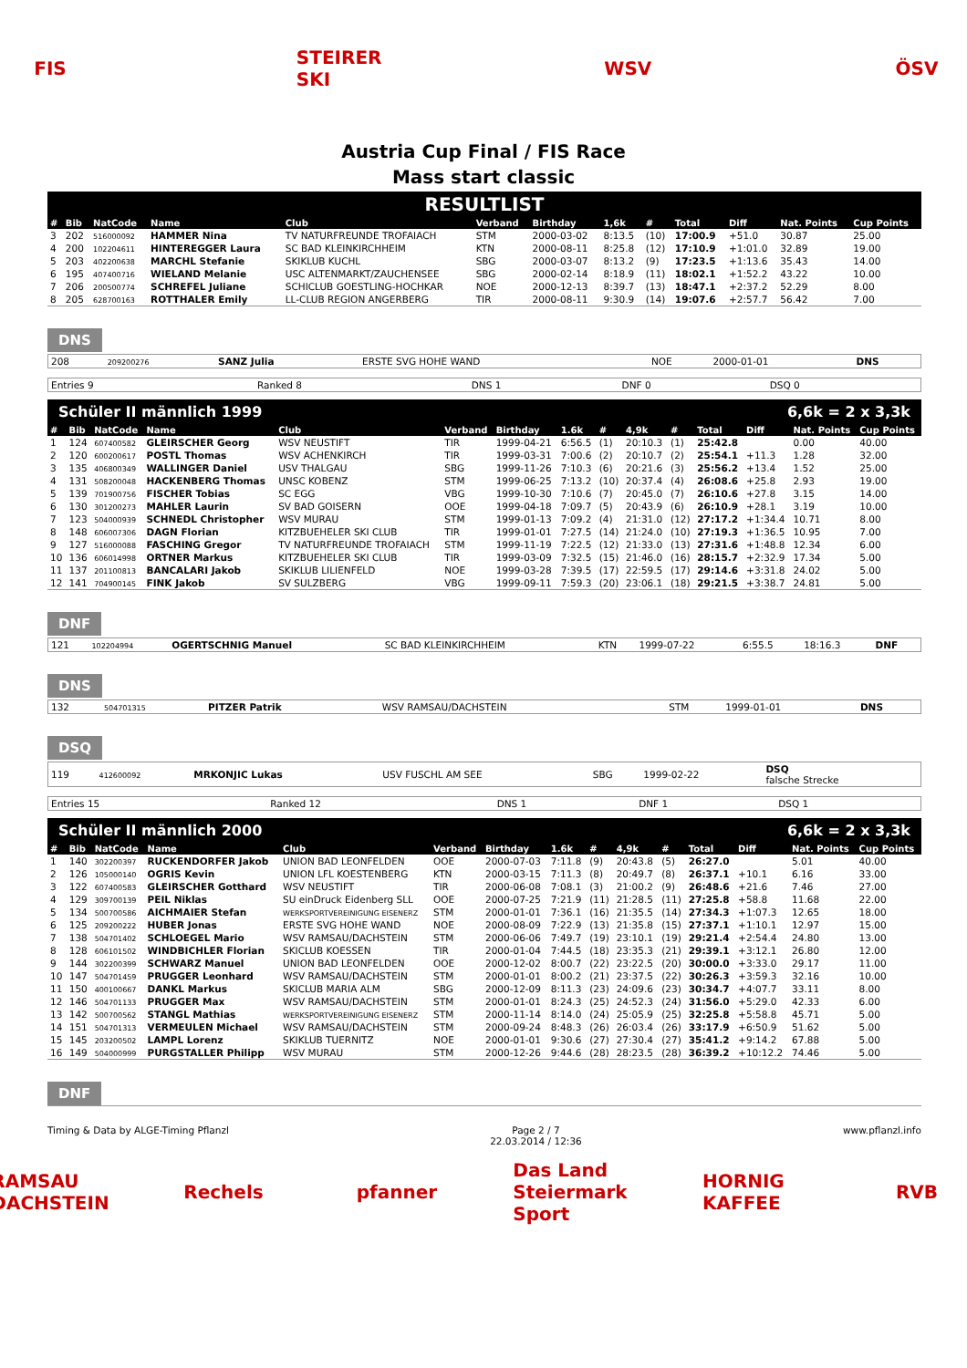FIS
STEIRER SKI
WSV ÖSV
Austria Cup Final / FIS Race
Mass start classic
RESULTLIST
| # | Bib | NatCode | Name | Club | Verband | Birthday | 1,6k | # | Total | Diff | Nat. Points | Cup Points |
| --- | --- | --- | --- | --- | --- | --- | --- | --- | --- | --- | --- | --- |
| 3 | 202 | 516000092 | HAMMER Nina | TV NATURFREUNDE TROFAIACH | STM | 2000-03-02 | 8:13.5 | (10) | 17:00.9 | +51.0 | 30.87 | 25.00 |
| 4 | 200 | 102204611 | HINTEREGGER Laura | SC BAD KLEINKIRCHHEIM | KTN | 2000-08-11 | 8:25.8 | (12) | 17:10.9 | +1:01.0 | 32.89 | 19.00 |
| 5 | 203 | 402200638 | MARCHL Stefanie | SKIKLUB KUCHL | SBG | 2000-03-07 | 8:13.2 | (9) | 17:23.5 | +1:13.6 | 35.43 | 14.00 |
| 6 | 195 | 407400716 | WIELAND Melanie | USC ALTENMARKT/ZAUCHENSEE | SBG | 2000-02-14 | 8:18.9 | (11) | 18:02.1 | +1:52.2 | 43.22 | 10.00 |
| 7 | 206 | 200500774 | SCHREFEL Juliane | SCHICLUB GOESTLING-HOCHKAR | NOE | 2000-12-13 | 8:39.7 | (13) | 18:47.1 | +2:37.2 | 52.29 | 8.00 |
| 8 | 205 | 628700163 | ROTTHALER Emily | LL-CLUB REGION ANGERBERG | TIR | 2000-08-11 | 9:30.9 | (14) | 19:07.6 | +2:57.7 | 56.42 | 7.00 |
DNS
| 208 | 209200276 | SANZ Julia | ERSTE SVG HOHE WAND | NOE | 2000-01-01 | DNS |
| Entries 9 | Ranked 8 | DNS 1 | DNF 0 | DSQ 0 |
Schüler II männlich 1999 6,6k = 2 x 3,3k
| # | Bib | NatCode | Name | Club | Verband | Birthday | 1.6k | # | 4,9k | # | Total | Diff | Nat. Points | Cup Points |
| --- | --- | --- | --- | --- | --- | --- | --- | --- | --- | --- | --- | --- | --- | --- |
| 1 | 124 | 607400582 | GLEIRSCHER Georg | WSV NEUSTIFT | TIR | 1999-04-21 | 6:56.5 | (1) | 20:10.3 | (1) | 25:42.8 | | 0.00 | 40.00 |
| 2 | 120 | 600200617 | POSTL Thomas | WSV ACHENKIRCH | TIR | 1999-03-31 | 7:00.6 | (2) | 20:10.7 | (2) | 25:54.1 | +11.3 | 1.28 | 32.00 |
| 3 | 135 | 406800349 | WALLINGER Daniel | USV THALGAU | SBG | 1999-11-26 | 7:10.3 | (6) | 20:21.6 | (3) | 25:56.2 | +13.4 | 1.52 | 25.00 |
| 4 | 131 | 508200048 | HACKENBERG Thomas | UNSC KOBENZ | STM | 1999-06-25 | 7:13.2 | (10) | 20:37.4 | (4) | 26:08.6 | +25.8 | 2.93 | 19.00 |
| 5 | 139 | 701900756 | FISCHER Tobias | SC EGG | VBG | 1999-10-30 | 7:10.6 | (7) | 20:45.0 | (7) | 26:10.6 | +27.8 | 3.15 | 14.00 |
| 6 | 130 | 301200273 | MAHLER Laurin | SV BAD GOISERN | OOE | 1999-04-18 | 7:09.7 | (5) | 20:43.9 | (6) | 26:10.9 | +28.1 | 3.19 | 10.00 |
| 7 | 123 | 504000939 | SCHNEDL Christopher | WSV MURAU | STM | 1999-01-13 | 7:09.2 | (4) | 21:31.0 | (12) | 27:17.2 | +1:34.4 | 10.71 | 8.00 |
| 8 | 148 | 606007306 | DAGN Florian | KITZBUEHELER SKI CLUB | TIR | 1999-01-01 | 7:27.5 | (14) | 21:24.0 | (10) | 27:19.3 | +1:36.5 | 10.95 | 7.00 |
| 9 | 127 | 516000088 | FASCHING Gregor | TV NATURFREUNDE TROFAIACH | STM | 1999-11-19 | 7:22.5 | (12) | 21:33.0 | (13) | 27:31.6 | +1:48.8 | 12.34 | 6.00 |
| 10 | 136 | 606014998 | ORTNER Markus | KITZBUEHELER SKI CLUB | TIR | 1999-03-09 | 7:32.5 | (15) | 21:46.0 | (16) | 28:15.7 | +2:32.9 | 17.34 | 5.00 |
| 11 | 137 | 201100813 | BANCALARI Jakob | SKIKLUB LILIENFELD | NOE | 1999-03-28 | 7:39.5 | (17) | 22:59.5 | (17) | 29:14.6 | +3:31.8 | 24.02 | 5.00 |
| 12 | 141 | 704900145 | FINK Jakob | SV SULZBERG | VBG | 1999-09-11 | 7:59.3 | (20) | 23:06.1 | (18) | 29:21.5 | +3:38.7 | 24.81 | 5.00 |
DNF
| 121 | 102204994 | OGERTSCHNIG Manuel | SC BAD KLEINKIRCHHEIM | KTN | 1999-07-22 | 6:55.5 | 18:16.3 | DNF |
DNS
| 132 | 504701315 | PITZER Patrik | WSV RAMSAU/DACHSTEIN | STM | 1999-01-01 | DNS |
DSQ
| 119 | 412600092 | MRKONJIC Lukas | USV FUSCHL AM SEE | SBG | 1999-02-22 | DSQ falsche Strecke |
| Entries 15 | Ranked 12 | DNS 1 | DNF 1 | DSQ 1 |
Schüler II männlich 2000 6,6k = 2 x 3,3k
| # | Bib | NatCode | Name | Club | Verband | Birthday | 1.6k | # | 4,9k | # | Total | Diff | Nat. Points | Cup Points |
| --- | --- | --- | --- | --- | --- | --- | --- | --- | --- | --- | --- | --- | --- | --- |
| 1 | 140 | 302200397 | RUCKENDORFER Jakob | UNION BAD LEONFELDEN | OOE | 2000-07-03 | 7:11.8 | (9) | 20:43.8 | (5) | 26:27.0 | | 5.01 | 40.00 |
| 2 | 126 | 105000140 | OGRIS Kevin | UNION LFL KOESTENBERG | KTN | 2000-03-15 | 7:11.3 | (8) | 20:49.7 | (8) | 26:37.1 | +10.1 | 6.16 | 33.00 |
| 3 | 122 | 607400583 | GLEIRSCHER Gotthard | WSV NEUSTIFT | TIR | 2000-06-08 | 7:08.1 | (3) | 21:00.2 | (9) | 26:48.6 | +21.6 | 7.46 | 27.00 |
| 4 | 129 | 309700139 | PEIL Niklas | SU einDruck Eidenberg SLL | OOE | 2000-07-25 | 7:21.9 | (11) | 21:28.5 | (11) | 27:25.8 | +58.8 | 11.68 | 22.00 |
| 5 | 134 | 500700586 | AICHMAIER Stefan | WERKSPORTVEREINIGUNG EISENERZ | STM | 2000-01-01 | 7:36.1 | (16) | 21:35.5 | (14) | 27:34.3 | +1:07.3 | 12.65 | 18.00 |
| 6 | 125 | 209200222 | HUBER Jonas | ERSTE SVG HOHE WAND | NOE | 2000-08-09 | 7:22.9 | (13) | 21:35.8 | (15) | 27:37.1 | +1:10.1 | 12.97 | 15.00 |
| 7 | 138 | 504701402 | SCHLOEGEL Mario | WSV RAMSAU/DACHSTEIN | STM | 2000-06-06 | 7:49.7 | (19) | 23:10.1 | (19) | 29:21.4 | +2:54.4 | 24.80 | 13.00 |
| 8 | 128 | 606101502 | WINDBICHLER Florian | SKICLUB KOESSEN | TIR | 2000-01-04 | 7:44.5 | (18) | 23:35.3 | (21) | 29:39.1 | +3:12.1 | 26.80 | 12.00 |
| 9 | 144 | 302200399 | SCHWARZ Manuel | UNION BAD LEONFELDEN | OOE | 2000-12-02 | 8:00.7 | (22) | 23:22.5 | (20) | 30:00.0 | +3:33.0 | 29.17 | 11.00 |
| 10 | 147 | 504701459 | PRUGGER Leonhard | WSV RAMSAU/DACHSTEIN | STM | 2000-01-01 | 8:00.2 | (21) | 23:37.5 | (22) | 30:26.3 | +3:59.3 | 32.16 | 10.00 |
| 11 | 150 | 400100667 | DANKL Markus | SKICLUB MARIA ALM | SBG | 2000-12-09 | 8:11.3 | (23) | 24:09.6 | (23) | 30:34.7 | +4:07.7 | 33.11 | 8.00 |
| 12 | 146 | 504701133 | PRUGGER Max | WSV RAMSAU/DACHSTEIN | STM | 2000-01-01 | 8:24.3 | (25) | 24:52.3 | (24) | 31:56.0 | +5:29.0 | 42.33 | 6.00 |
| 13 | 142 | 500700562 | STANGL Mathias | WERKSPORTVEREINIGUNG EISENERZ | STM | 2000-11-14 | 8:14.0 | (24) | 25:05.9 | (25) | 32:25.8 | +5:58.8 | 45.71 | 5.00 |
| 14 | 151 | 504701313 | VERMEULEN Michael | WSV RAMSAU/DACHSTEIN | STM | 2000-09-24 | 8:48.3 | (26) | 26:03.4 | (26) | 33:17.9 | +6:50.9 | 51.62 | 5.00 |
| 15 | 145 | 203200502 | LAMPL Lorenz | SKIKLUB TUERNITZ | NOE | 2000-01-01 | 9:30.6 | (27) | 27:30.4 | (27) | 35:41.2 | +9:14.2 | 67.88 | 5.00 |
| 16 | 149 | 504000999 | PURGSTALLER Philipp | WSV MURAU | STM | 2000-12-26 | 9:44.6 | (28) | 28:23.5 | (28) | 36:39.2 | +10:12.2 | 74.46 | 5.00 |
DNF
Timing & Data by ALGE-Timing Pflanzl Page 2 / 7
22.03.2014 / 12:36 www.pflanzl.info
RAMSAU DACHSTEIN
Rechels pfanner
Das Land Steiermark Sport
HORNIG KAFFEE
RVB